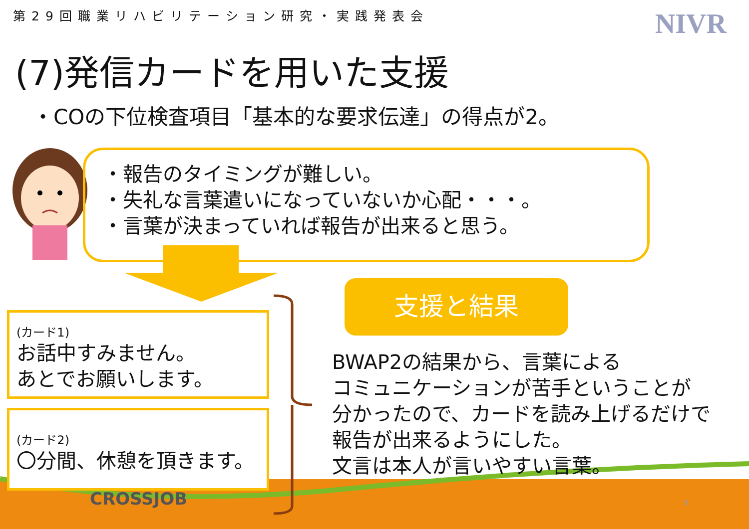第29回職業リハビリテーション研究・実践発表会
NIVR
(7)発信カードを用いた支援
・COの下位検査項目「基本的な要求伝達」の得点が2。
・報告のタイミングが難しい。
・失礼な言葉遣いになっていないか心配・・・。
・言葉が決まっていれば報告が出来ると思う。
(カード1)
お話中すみません。
あとでお願いします。
(カード2)
〇分間、休憩を頂きます。
支援と結果
BWAP2の結果から、言葉による
コミュニケーションが苦手ということが
分かったので、カードを読み上げるだけで
報告が出来るようにした。
文言は本人が言いやすい言葉。
CROSSJOB 8